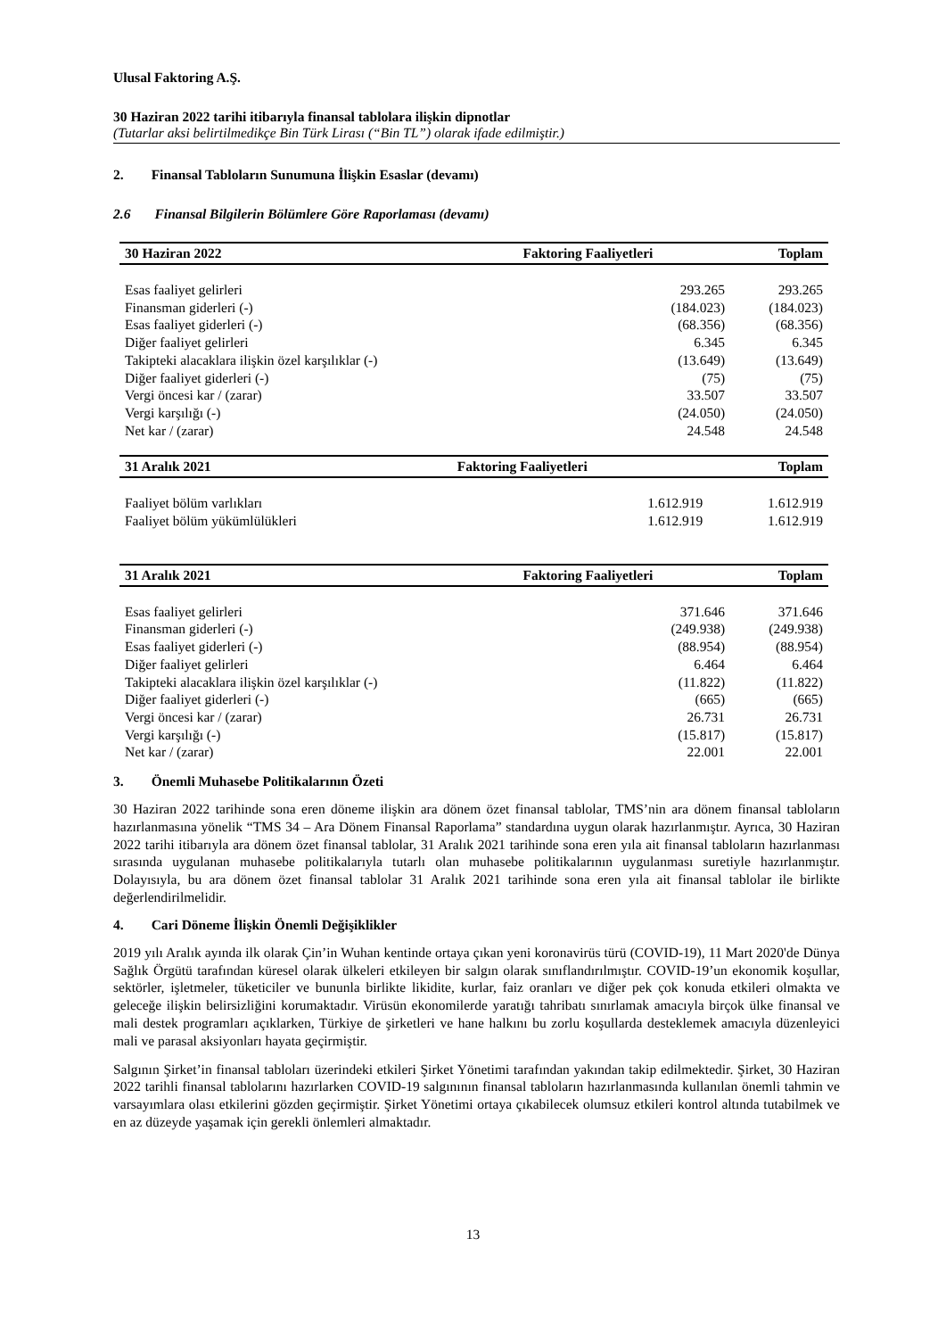Ulusal Faktoring A.Ş.
30 Haziran 2022 tarihi itibarıyla finansal tablolara ilişkin dipnotlar
(Tutarlar aksi belirtilmedikçe Bin Türk Lirası (“Bin TL”) olarak ifade edilmiştir.)
2. Finansal Tabloların Sunumuna İlişkin Esaslar (devamı)
2.6 Finansal Bilgilerin Bölümlere Göre Raporlaması (devamı)
| 30 Haziran 2022 | Faktoring Faaliyetleri | Toplam |
| --- | --- | --- |
| Esas faaliyet gelirleri | 293.265 | 293.265 |
| Finansman giderleri (-) | (184.023) | (184.023) |
| Esas faaliyet giderleri (-) | (68.356) | (68.356) |
| Diğer faaliyet gelirleri | 6.345 | 6.345 |
| Takipteki alacaklara ilişkin özel karşılıklar (-) | (13.649) | (13.649) |
| Diğer faaliyet giderleri (-) | (75) | (75) |
| Vergi öncesi kar / (zarar) | 33.507 | 33.507 |
| Vergi karşılığı (-) | (24.050) | (24.050) |
| Net kar / (zarar) | 24.548 | 24.548 |
| 31 Aralık 2021 | Faktoring Faaliyetleri | Toplam |
| --- | --- | --- |
| Faaliyet bölüm varlıkları | 1.612.919 | 1.612.919 |
| Faaliyet bölüm yükümlülükleri | 1.612.919 | 1.612.919 |
| 31 Aralık 2021 | Faktoring Faaliyetleri | Toplam |
| --- | --- | --- |
| Esas faaliyet gelirleri | 371.646 | 371.646 |
| Finansman giderleri (-) | (249.938) | (249.938) |
| Esas faaliyet giderleri (-) | (88.954) | (88.954) |
| Diğer faaliyet gelirleri | 6.464 | 6.464 |
| Takipteki alacaklara ilişkin özel karşılıklar (-) | (11.822) | (11.822) |
| Diğer faaliyet giderleri (-) | (665) | (665) |
| Vergi öncesi kar / (zarar) | 26.731 | 26.731 |
| Vergi karşılığı (-) | (15.817) | (15.817) |
| Net kar / (zarar) | 22.001 | 22.001 |
3. Önemli Muhasebe Politikalarının Özeti
30 Haziran 2022 tarihinde sona eren döneme ilişkin ara dönem özet finansal tablolar, TMS’nin ara dönem finansal tabloların hazırlanmasına yönelik “TMS 34 – Ara Dönem Finansal Raporlama” standardına uygun olarak hazırlanmıştır. Ayrıca, 30 Haziran 2022 tarihi itibarıyla ara dönem özet finansal tablolar, 31 Aralık 2021 tarihinde sona eren yıla ait finansal tabloların hazırlanması sırasında uygulanan muhasebe politikalarıyla tutarlı olan muhasebe politikalarının uygulanması suretiyle hazırlanmıştır. Dolayısıyla, bu ara dönem özet finansal tablolar 31 Aralık 2021 tarihinde sona eren yıla ait finansal tablolar ile birlikte değerlendirilmelidir.
4. Cari Döneme İlişkin Önemli Değişiklikler
2019 yılı Aralık ayında ilk olarak Çin’in Wuhan kentinde ortaya çıkan yeni koronavirüs türü (COVID-19), 11 Mart 2020'de Dünya Sağlık Örgütü tarafından küresel olarak ülkeleri etkileyen bir salgın olarak sınıflandırılmıştır. COVID-19’un ekonomik koşullar, sektörler, işletmeler, tüketiciler ve bununla birlikte likidite, kurlar, faiz oranları ve diğer pek çok konuda etkileri olmakta ve geleceğe ilişkin belirsizliğini korumaktadır. Virüsün ekonomilerde yaratığı tahribatı sınırlamak amacıyla birçok ülke finansal ve mali destek programları açıklarken, Türkiye de şirketleri ve hane halkını bu zorlu koşullarda desteklemek amacıyla düzenleyici mali ve parasal aksiyonları hayata geçirmiştir.
Salgının Şirket’in finansal tabloları üzerindeki etkileri Şirket Yönetimi tarafından yakından takip edilmektedir. Şirket, 30 Haziran 2022 tarihli finansal tablolarını hazırlarken COVID-19 salgınının finansal tabloların hazırlanmasında kullanılan önemli tahmin ve varsayımlara olası etkilerini gözden geçirmiştir. Şirket Yönetimi ortaya çıkabilecek olumsuz etkileri kontrol altında tutabilmek ve en az düzeyde yaşamak için gerekli önlemleri almaktadır.
13